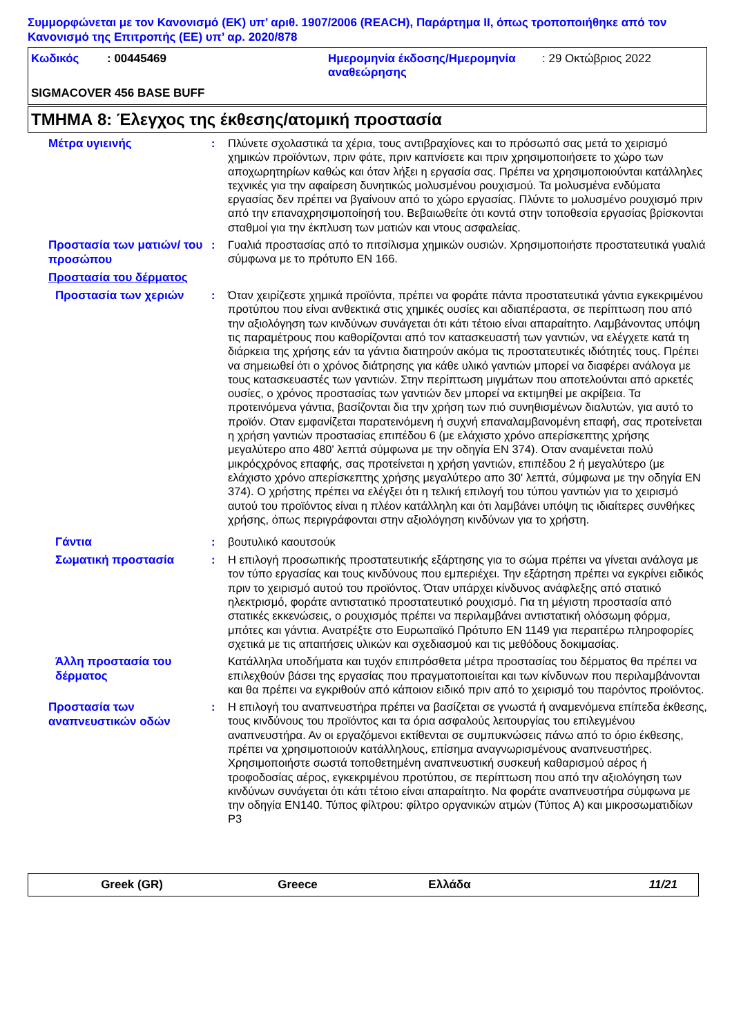Συμμορφώνεται με τον Κανονισμό (ΕΚ) υπ’ αριθ. 1907/2006 (REACH), Παράρτημα II, όπως τροποποιήθηκε από τον Κανονισμό της Επιτροπής (ΕΕ) υπ’ αρ. 2020/878
| Κωδικός | : 00445469 | Ημερομηνία έκδοσης/Ημερομηνία αναθεώρησης | : 29 Οκτώβριος 2022 |
SIGMACOVER 456 BASE BUFF
ΤΜΗΜΑ 8: Έλεγχος της έκθεσης/ατομική προστασία
Μέτρα υγιεινής
: Πλύνετε σχολαστικά τα χέρια, τους αντιβραχίονες και το πρόσωπό σας μετά το χειρισμό χημικών προϊόντων, πριν φάτε, πριν καπνίσετε και πριν χρησιμοποιήσετε το χώρο των αποχωρητηρίων καθώς και όταν λήξει η εργασία σας. Πρέπει να χρησιμοποιούνται κατάλληλες τεχνικές για την αφαίρεση δυνητικώς μολυσμένου ρουχισμού. Τα μολυσμένα ενδύματα εργασίας δεν πρέπει να βγαίνουν από το χώρο εργασίας. Πλύντε το μολυσμένο ρουχισμό πριν από την επαναχρησιμοποίησή του. Βεβαιωθείτε ότι κοντά στην τοποθεσία εργασίας βρίσκονται σταθμοί για την έκπλυση των ματιών και ντους ασφαλείας.
Προστασία των ματιών/ του προσώπου
: Γυαλιά προστασίας από το πιτσίλισμα χημικών ουσιών. Χρησιμοποιήστε προστατευτικά γυαλιά σύμφωνα με το πρότυπο EN 166.
Προστασία του δέρματος
Προστασία των χεριών
: Όταν χειρίζεστε χημικά προϊόντα, πρέπει να φοράτε πάντα προστατευτικά γάντια εγκεκριμένου προτύπου που είναι ανθεκτικά στις χημικές ουσίες και αδιαπέραστα, σε περίπτωση που από την αξιολόγηση των κινδύνων συνάγεται ότι κάτι τέτοιο είναι απαραίτητο. Λαμβάνοντας υπόψη τις παραμέτρους που καθορίζονται από τον κατασκευαστή των γαντιών, να ελέγχετε κατά τη διάρκεια της χρήσης εάν τα γάντια διατηρούν ακόμα τις προστατευτικές ιδιότητές τους. Πρέπει να σημειωθεί ότι ο χρόνος διάτρησης για κάθε υλικό γαντιών μπορεί να διαφέρει ανάλογα με τους κατασκευαστές των γαντιών. Στην περίπτωση μιγμάτων που αποτελούνται από αρκετές ουσίες, ο χρόνος προστασίας των γαντιών δεν μπορεί να εκτιμηθεί με ακρίβεια. Τα προτεινόμενα γάντια, βασίζονται δια την χρήση των πιό συνηθισμένων διαλυτών, για αυτό το προϊόν. Οταν εμφανίζεται παρατεινόμενη ή συχνή επαναλαμβανομένη επαφή, σας προτείνεται η χρήση γαντιών προστασίας επιπέδου 6 (με ελάχιστο χρόνο απερίσκεπτης χρήσης μεγαλύτερο απο 480' λεπτά σύμφωνα με την οδηγία EN 374). Οταν αναμένεται πολύ μικρόςχρόνος επαφής, σας προτείνεται η χρήση γαντιών, επιπέδου 2 ή μεγαλύτερο (με ελάχιστο χρόνο απερίσκεπτης χρήσης μεγαλύτερο απο 30' λεπτά, σύμφωνα με την οδηγία EN 374). Ο χρήστης πρέπει να ελέγξει ότι η τελική επιλογή του τύπου γαντιών για το χειρισμό αυτού του προϊόντος είναι η πλέον κατάλληλη και ότι λαμβάνει υπόψη τις ιδιαίτερες συνθήκες χρήσης, όπως περιγράφονται στην αξιολόγηση κινδύνων για το χρήστη.
Γάντια
: βουτυλικό καουτσούκ
Σωματική προστασία
: Η επιλογή προσωπικής προστατευτικής εξάρτησης για το σώμα πρέπει να γίνεται ανάλογα με τον τύπο εργασίας και τους κινδύνους που εμπεριέχει. Την εξάρτηση πρέπει να εγκρίνει ειδικός πριν το χειρισμό αυτού του προϊόντος. Όταν υπάρχει κίνδυνος ανάφλεξης από στατικό ηλεκτρισμό, φοράτε αντιστατικό προστατευτικό ρουχισμό. Για τη μέγιστη προστασία από στατικές εκκενώσεις, ο ρουχισμός πρέπει να περιλαμβάνει αντιστατική ολόσωμη φόρμα, μπότες και γάντια. Ανατρέξτε στο Ευρωπαϊκό Πρότυπο EN 1149 για περαιτέρω πληροφορίες σχετικά με τις απαιτήσεις υλικών και σχεδιασμού και τις μεθόδους δοκιμασίας.
Άλλη προστασία του δέρματος
Κατάλληλα υποδήματα και τυχόν επιπρόσθετα μέτρα προστασίας του δέρματος θα πρέπει να επιλεχθούν βάσει της εργασίας που πραγματοποιείται και των κίνδυνων που περιλαμβάνονται και θα πρέπει να εγκριθούν από κάποιον ειδικό πριν από το χειρισμό του παρόντος προϊόντος.
Προστασία των αναπνευστικών οδών
: Η επιλογή του αναπνευστήρα πρέπει να βασίζεται σε γνωστά ή αναμενόμενα επίπεδα έκθεσης, τους κινδύνους του προϊόντος και τα όρια ασφαλούς λειτουργίας του επιλεγμένου αναπνευστήρα. Αν οι εργαζόμενοι εκτίθενται σε συμπυκνώσεις πάνω από το όριο έκθεσης, πρέπει να χρησιμοποιούν κατάλληλους, επίσημα αναγνωρισμένους αναπνευστήρες. Χρησιμοποιήστε σωστά τοποθετημένη αναπνευστική συσκευή καθαρισμού αέρος ή τροφοδοσίας αέρος, εγκεκριμένου προτύπου, σε περίπτωση που από την αξιολόγηση των κινδύνων συνάγεται ότι κάτι τέτοιο είναι απαραίτητο. Να φοράτε αναπνευστήρα σύμφωνα με την οδηγία EN140. Τύπος φίλτρου: φίλτρο οργανικών ατμών (Τύπος A) και μικροσωματιδίων P3
Greek (GR) Greece Ελλάδα 11/21